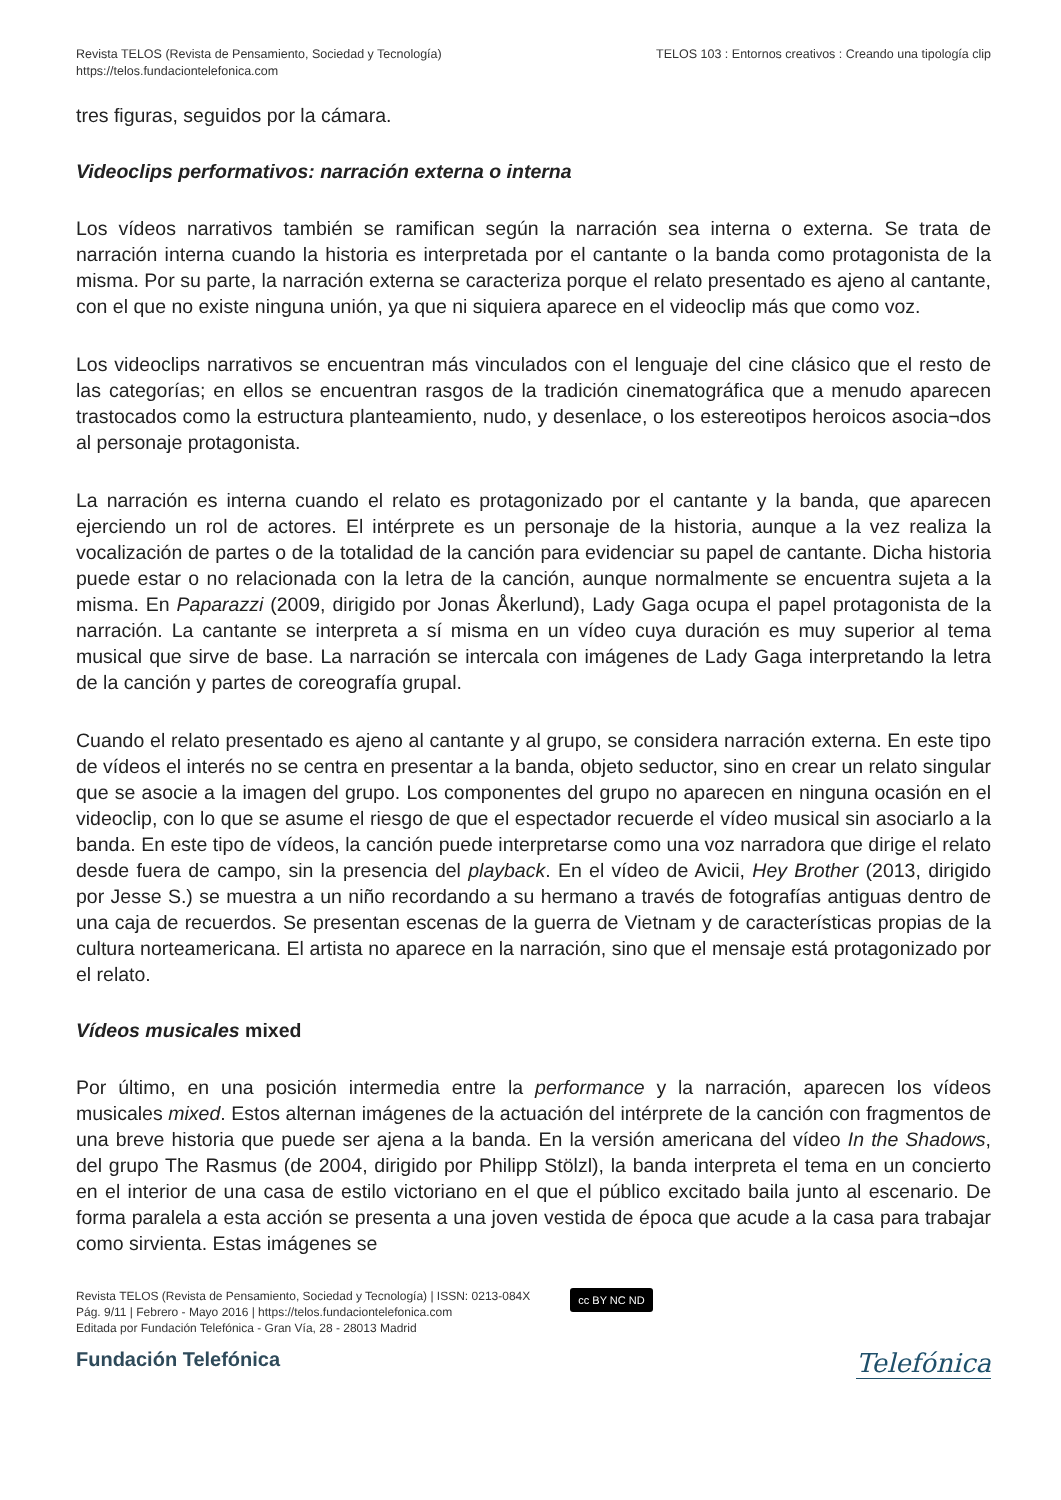Revista TELOS (Revista de Pensamiento, Sociedad y Tecnología)
https://telos.fundaciontelefonica.com
TELOS 103 : Entornos creativos : Creando una tipología clip
tres figuras, seguidos por la cámara.
Videoclips performativos: narración externa o interna
Los vídeos narrativos también se ramifican según la narración sea interna o externa. Se trata de narración interna cuando la historia es interpretada por el cantante o la banda como protagonista de la misma. Por su parte, la narración externa se caracteriza porque el relato presentado es ajeno al cantante, con el que no existe ninguna unión, ya que ni siquiera aparece en el videoclip más que como voz.
Los videoclips narrativos se encuentran más vinculados con el lenguaje del cine clásico que el resto de las categorías; en ellos se encuentran rasgos de la tradición cinematográfica que a menudo aparecen trastocados como la estructura planteamiento, nudo, y desenlace, o los estereotipos heroicos asocia¬dos al personaje protagonista.
La narración es interna cuando el relato es protagonizado por el cantante y la banda, que aparecen ejerciendo un rol de actores. El intérprete es un personaje de la historia, aunque a la vez realiza la vocalización de partes o de la totalidad de la canción para evidenciar su papel de cantante. Dicha historia puede estar o no relacionada con la letra de la canción, aunque normalmente se encuentra sujeta a la misma. En Paparazzi (2009, dirigido por Jonas Åkerlund), Lady Gaga ocupa el papel protagonista de la narración. La cantante se interpreta a sí misma en un vídeo cuya duración es muy superior al tema musical que sirve de base. La narración se intercala con imágenes de Lady Gaga interpretando la letra de la canción y partes de coreografía grupal.
Cuando el relato presentado es ajeno al cantante y al grupo, se considera narración externa. En este tipo de vídeos el interés no se centra en presentar a la banda, objeto seductor, sino en crear un relato singular que se asocie a la imagen del grupo. Los componentes del grupo no aparecen en ninguna ocasión en el videoclip, con lo que se asume el riesgo de que el espectador recuerde el vídeo musical sin asociarlo a la banda. En este tipo de vídeos, la canción puede interpretarse como una voz narradora que dirige el relato desde fuera de campo, sin la presencia del playback. En el vídeo de Avicii, Hey Brother (2013, dirigido por Jesse S.) se muestra a un niño recordando a su hermano a través de fotografías antiguas dentro de una caja de recuerdos. Se presentan escenas de la guerra de Vietnam y de características propias de la cultura norteamericana. El artista no aparece en la narración, sino que el mensaje está protagonizado por el relato.
Vídeos musicales mixed
Por último, en una posición intermedia entre la performance y la narración, aparecen los vídeos musicales mixed. Estos alternan imágenes de la actuación del intérprete de la canción con fragmentos de una breve historia que puede ser ajena a la banda. En la versión americana del vídeo In the Shadows, del grupo The Rasmus (de 2004, dirigido por Philipp Stölzl), la banda interpreta el tema en un concierto en el interior de una casa de estilo victoriano en el que el público excitado baila junto al escenario. De forma paralela a esta acción se presenta a una joven vestida de época que acude a la casa para trabajar como sirvienta. Estas imágenes se
Revista TELOS (Revista de Pensamiento, Sociedad y Tecnología) | ISSN: 0213-084X
Pág. 9/11 | Febrero - Mayo 2016 | https://telos.fundaciontelefonica.com
Editada por Fundación Telefónica - Gran Vía, 28 - 28013 Madrid
cc BY NC ND
Fundación Telefónica
Telefónica